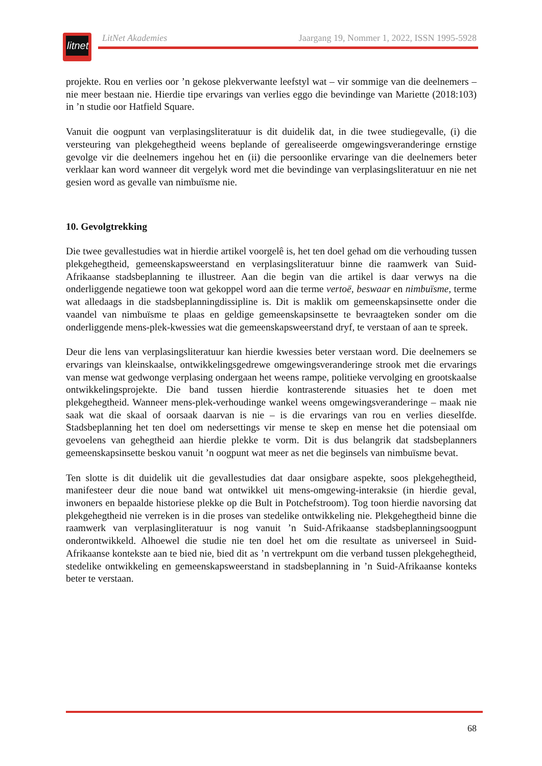litnet
LitNet Akademies Jaargang 19, Nommer 1, 2022, ISSN 1995-5928
projekte. Rou en verlies oor ’n gekose plekverwante leefstyl wat – vir sommige van die deelnemers – nie meer bestaan nie. Hierdie tipe ervarings van verlies eggo die bevindinge van Mariette (2018:103) in ’n studie oor Hatfield Square.
Vanuit die oogpunt van verplasingsliteratuur is dit duidelik dat, in die twee studiegevalle, (i) die versteuring van plekgehegtheid weens beplande of gerealiseerde omgewingsveranderinge ernstige gevolge vir die deelnemers ingehou het en (ii) die persoonlike ervaringe van die deelnemers beter verklaar kan word wanneer dit vergelyk word met die bevindinge van verplasingsliteratuur en nie net gesien word as gevalle van nimbuïsme nie.
10. Gevolgtrekking
Die twee gevallestudies wat in hierdie artikel voorgelê is, het ten doel gehad om die verhouding tussen plekgehegtheid, gemeenskapsweerstand en verplasingsliteratuur binne die raamwerk van Suid-Afrikaanse stadsbeplanning te illustreer. Aan die begin van die artikel is daar verwys na die onderliggende negatiewe toon wat gekoppel word aan die terme vertoë, beswaar en nimbuïsme, terme wat alledaags in die stadsbeplanningdissipline is. Dit is maklik om gemeenskapsinsette onder die vaandel van nimbuïsme te plaas en geldige gemeenskapsinsette te bevraagteken sonder om die onderliggende mens-plek-kwessies wat die gemeenskapsweerstand dryf, te verstaan of aan te spreek.
Deur die lens van verplasingsliteratuur kan hierdie kwessies beter verstaan word. Die deelnemers se ervarings van kleinskaalse, ontwikkelingsgedrewe omgewingsveranderinge strook met die ervarings van mense wat gedwonge verplasing ondergaan het weens rampe, politieke vervolging en grootskaalse ontwikkelingsprojekte. Die band tussen hierdie kontrasterende situasies het te doen met plekgehegtheid. Wanneer mens-plek-verhoudinge wankel weens omgewingsveranderinge – maak nie saak wat die skaal of oorsaak daarvan is nie – is die ervarings van rou en verlies dieselfde. Stadsbeplanning het ten doel om nedersettings vir mense te skep en mense het die potensiaal om gevoelens van gehegtheid aan hierdie plekke te vorm. Dit is dus belangrik dat stadsbeplanners gemeenskapsinsette beskou vanuit ’n oogpunt wat meer as net die beginsels van nimbuïsme bevat.
Ten slotte is dit duidelik uit die gevallestudies dat daar onsigbare aspekte, soos plekgehegtheid, manifesteer deur die noue band wat ontwikkel uit mens-omgewing-interaksie (in hierdie geval, inwoners en bepaalde historiese plekke op die Bult in Potchefstroom). Tog toon hierdie navorsing dat plekgehegtheid nie verreken is in die proses van stedelike ontwikkeling nie. Plekgehegtheid binne die raamwerk van verplasingliteratuur is nog vanuit ’n Suid-Afrikaanse stadsbeplanningsoogpunt onderontwikkeld. Alhoewel die studie nie ten doel het om die resultate as universeel in Suid-Afrikaanse kontekste aan te bied nie, bied dit as ’n vertrekpunt om die verband tussen plekgehegtheid, stedelike ontwikkeling en gemeenskapsweerstand in stadsbeplanning in ’n Suid-Afrikaanse konteks beter te verstaan.
68